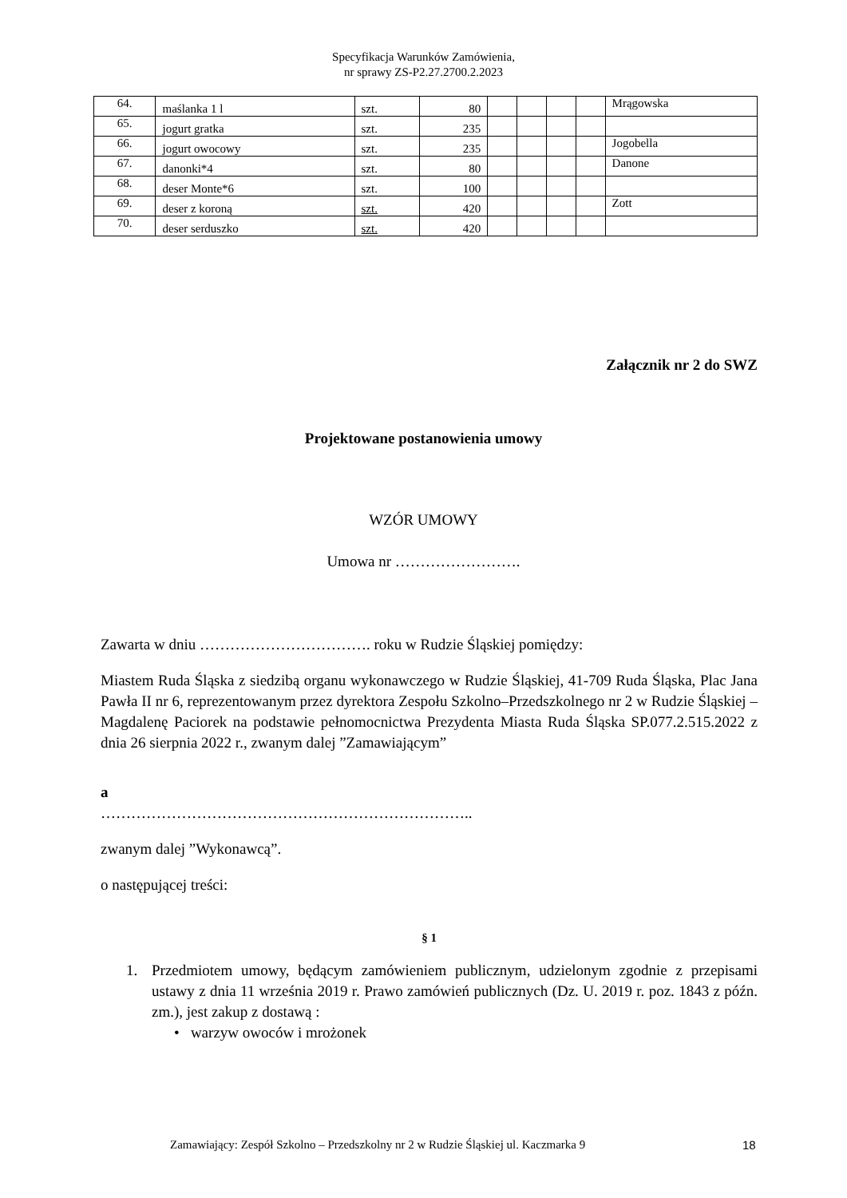Specyfikacja Warunków Zamówienia,
nr sprawy ZS-P2.27.2700.2.2023
| 64. | maślanka 1 l | szt. | 80 | | | | | Mrągowska |
| 65. | jogurt gratka | szt. | 235 | | | | | |
| 66. | jogurt owocowy | szt. | 235 | | | | | Jogobella |
| 67. | danonki*4 | szt. | 80 | | | | | Danone |
| 68. | deser Monte*6 | szt. | 100 | | | | | |
| 69. | deser z koroną | szt. | 420 | | | | | Zott |
| 70. | deser serduszko | szt. | 420 | | | | | |
Załącznik nr 2 do SWZ
Projektowane postanowienia umowy
WZÓR UMOWY
Umowa nr …………………….
Zawarta w dniu ……………………………. roku w Rudzie Śląskiej pomiędzy:
Miastem Ruda Śląska z siedzibą organu wykonawczego w Rudzie Śląskiej, 41-709 Ruda Śląska, Plac Jana Pawła II nr 6, reprezentowanym przez dyrektora Zespołu Szkolno–Przedszkolnego nr 2 w Rudzie Śląskiej – Magdalenę Paciorek na podstawie pełnomocnictwa Prezydenta Miasta Ruda Śląska SP.077.2.515.2022 z dnia 26 sierpnia 2022 r., zwanym dalej ”Zamawiającym”
a
………………………………………………………………..
zwanym dalej ”Wykonawcą”.
o następującej treści:
§ 1
1. Przedmiotem umowy, będącym zamówieniem publicznym, udzielonym zgodnie z przepisami ustawy z dnia 11 września 2019 r. Prawo zamówień publicznych (Dz. U. 2019 r. poz. 1843 z późn. zm.), jest zakup z dostawą :
• warzyw owoców i mrożonek
Zamawiający: Zespół Szkolno – Przedszkolny nr 2 w Rudzie Śląskiej ul. Kaczmarka 9 18